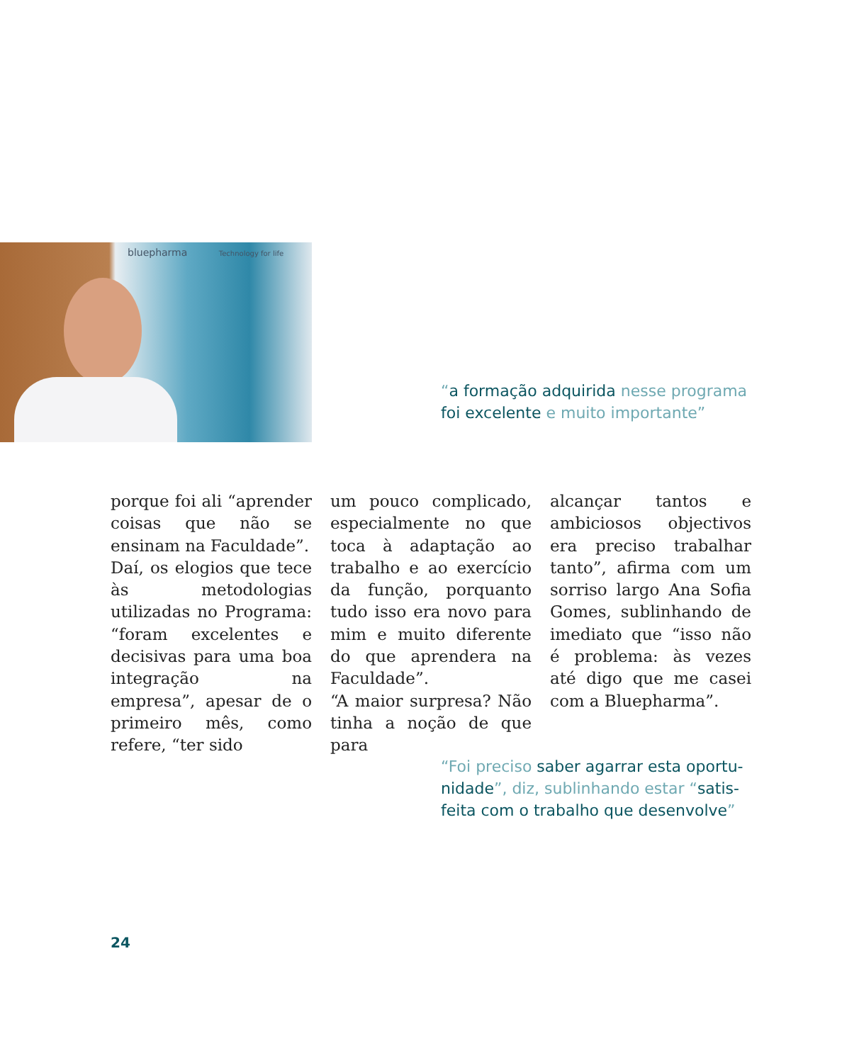bluepharma Technology for life
“a formação adquirida nesse programa
foi excelente e muito importante”
porque foi ali “aprender coisas que não se ensinam na Faculdade”.
Daí, os elogios que tece às metodologias utilizadas no Programa: “foram excelentes e decisivas para uma boa integração na empresa”, apesar de o primeiro mês, como refere, “ter sido
um pouco complicado, especialmente no que toca à adaptação ao trabalho e ao exercício da função, porquanto tudo isso era novo para mim e muito diferente do que aprendera na Faculdade”.
“A maior surpresa? Não tinha a noção de que para
alcançar tantos e ambiciosos objectivos era preciso trabalhar tanto”, afirma com um sorriso largo Ana Sofia Gomes, sublinhando de imediato que “isso não é problema: às vezes até digo que me casei com a Bluepharma”.
“Foi preciso saber agarrar esta oportu-
nidade”, diz, sublinhando estar “satis-
feita com o trabalho que desenvolve”
24